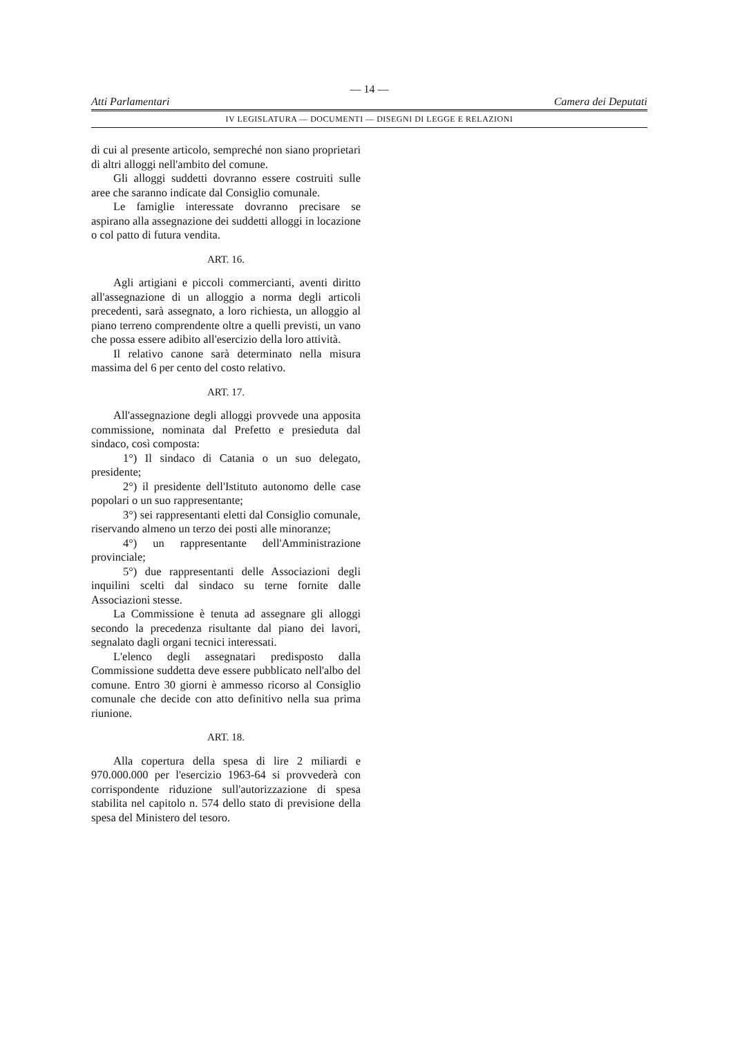— 14 —
Atti Parlamentari Camera dei Deputati
IV LEGISLATURA — DOCUMENTI — DISEGNI DI LEGGE E RELAZIONI
di cui al presente articolo, sempreché non siano proprietari di altri alloggi nell'ambito del comune.
Gli alloggi suddetti dovranno essere costruiti sulle aree che saranno indicate dal Consiglio comunale.
Le famiglie interessate dovranno precisare se aspirano alla assegnazione dei suddetti alloggi in locazione o col patto di futura vendita.
ART. 16.
Agli artigiani e piccoli commercianti, aventi diritto all'assegnazione di un alloggio a norma degli articoli precedenti, sarà assegnato, a loro richiesta, un alloggio al piano terreno comprendente oltre a quelli previsti, un vano che possa essere adibito all'esercizio della loro attività.
Il relativo canone sarà determinato nella misura massima del 6 per cento del costo relativo.
ART. 17.
All'assegnazione degli alloggi provvede una apposita commissione, nominata dal Prefetto e presieduta dal sindaco, così composta:
1°) Il sindaco di Catania o un suo delegato, presidente;
2°) il presidente dell'Istituto autonomo delle case popolari o un suo rappresentante;
3°) sei rappresentanti eletti dal Consiglio comunale, riservando almeno un terzo dei posti alle minoranze;
4°) un rappresentante dell'Amministrazione provinciale;
5°) due rappresentanti delle Associazioni degli inquilini scelti dal sindaco su terne fornite dalle Associazioni stesse.
La Commissione è tenuta ad assegnare gli alloggi secondo la precedenza risultante dal piano dei lavori, segnalato dagli organi tecnici interessati.
L'elenco degli assegnatari predisposto dalla Commissione suddetta deve essere pubblicato nell'albo del comune. Entro 30 giorni è ammesso ricorso al Consiglio comunale che decide con atto definitivo nella sua prima riunione.
ART. 18.
Alla copertura della spesa di lire 2 miliardi e 970.000.000 per l'esercizio 1963-64 si provvederà con corrispondente riduzione sull'autorizzazione di spesa stabilita nel capitolo n. 574 dello stato di previsione della spesa del Ministero del tesoro.